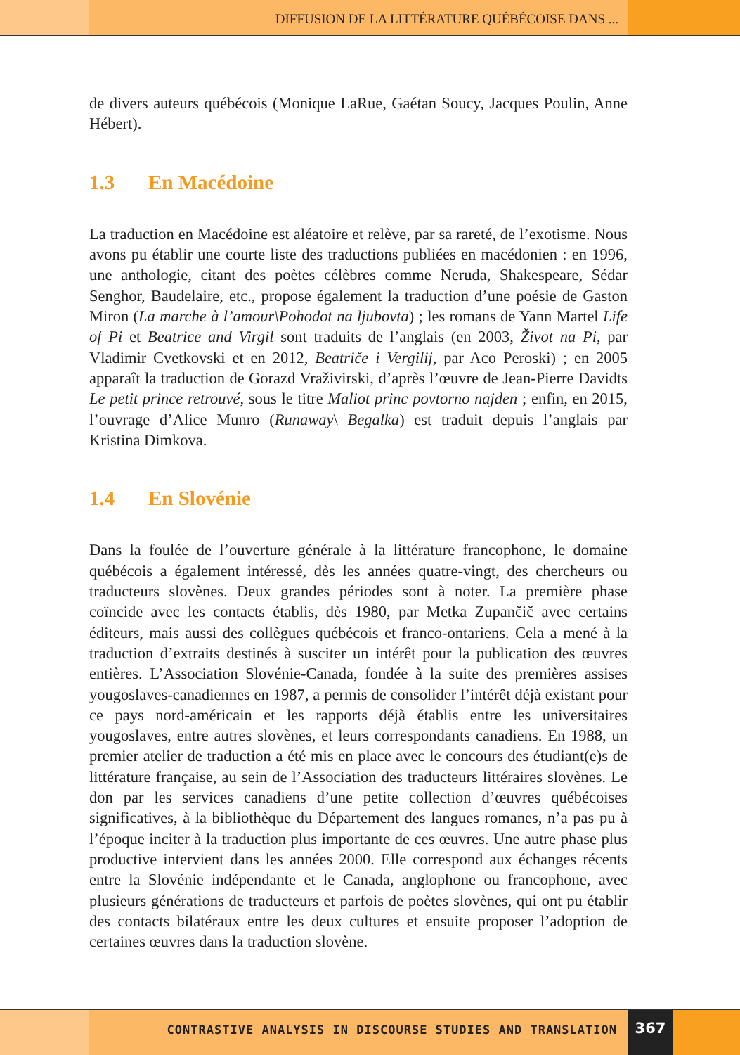DIFFUSION DE LA LITTÉRATURE QUÉBÉCOISE DANS ...
de divers auteurs québécois (Monique LaRue, Gaétan Soucy, Jacques Poulin, Anne Hébert).
1.3 En Macédoine
La traduction en Macédoine est aléatoire et relève, par sa rareté, de l’exotisme. Nous avons pu établir une courte liste des traductions publiées en macédonien : en 1996, une anthologie, citant des poètes célèbres comme Neruda, Shakespeare, Sédar Senghor, Baudelaire, etc., propose également la traduction d’une poésie de Gaston Miron (La marche à l’amour\Pohodot na ljubovta) ; les romans de Yann Martel Life of Pi et Beatrice and Virgil sont traduits de l’anglais (en 2003, Život na Pi, par Vladimir Cvetkovski et en 2012, Beatriče i Vergilij, par Aco Peroski) ; en 2005 apparaît la traduction de Gorazd Vraživirski, d’après l’œuvre de Jean-Pierre Davidts Le petit prince retrouvé, sous le titre Maliot princ povtorno najden ; enfin, en 2015, l’ouvrage d’Alice Munro (Runaway\ Begalka) est traduit depuis l’anglais par Kristina Dimkova.
1.4 En Slovénie
Dans la foulée de l’ouverture générale à la littérature francophone, le domaine québécois a également intéressé, dès les années quatre-vingt, des chercheurs ou traducteurs slovènes. Deux grandes périodes sont à noter. La première phase coïncide avec les contacts établis, dès 1980, par Metka Zupančič avec certains éditeurs, mais aussi des collègues québécois et franco-ontariens. Cela a mené à la traduction d’extraits destinés à susciter un intérêt pour la publication des œuvres entières. L’Association Slovénie-Canada, fondée à la suite des premières assises yougoslaves-canadiennes en 1987, a permis de consolider l’intérêt déjà existant pour ce pays nord-américain et les rapports déjà établis entre les universitaires yougoslaves, entre autres slovènes, et leurs correspondants canadiens. En 1988, un premier atelier de traduction a été mis en place avec le concours des étudiant(e)s de littérature française, au sein de l’Association des traducteurs littéraires slovènes. Le don par les services canadiens d’une petite collection d’œuvres québécoises significatives, à la bibliothèque du Département des langues romanes, n’a pas pu à l’époque inciter à la traduction plus importante de ces œuvres. Une autre phase plus productive intervient dans les années 2000. Elle correspond aux échanges récents entre la Slovénie indépendante et le Canada, anglophone ou francophone, avec plusieurs générations de traducteurs et parfois de poètes slovènes, qui ont pu établir des contacts bilatéraux entre les deux cultures et ensuite proposer l’adoption de certaines œuvres dans la traduction slovène.
CONTRASTIVE ANALYSIS IN DISCOURSE STUDIES AND TRANSLATION 367